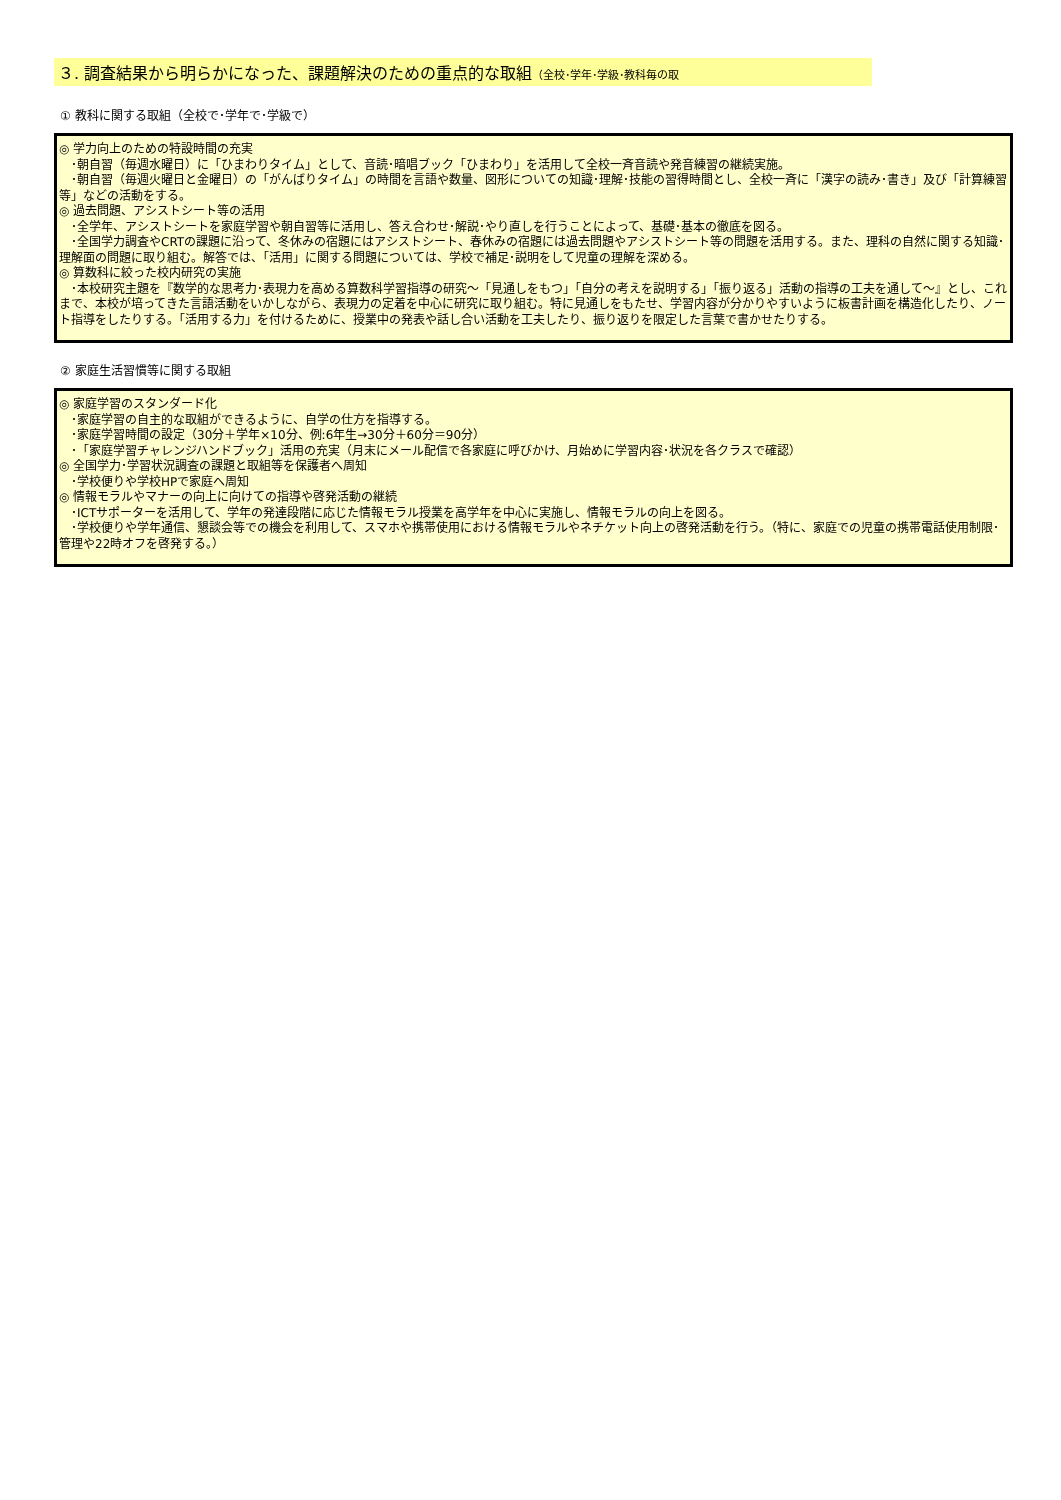３. 調査結果から明らかになった、課題解決のための重点的な取組（全校･学年･学級･教科毎の取
① 教科に関する取組（全校で･学年で･学級で）
◎ 学力向上のための特設時間の充実
　･朝自習（毎週水曜日）に「ひまわりタイム」として、音読･暗唱ブック「ひまわり」を活用して全校一斉音読や発音練習の継続実施。
　･朝自習（毎週火曜日と金曜日）の「がんばりタイム」の時間を言語や数量、図形についての知識･理解･技能の習得時間とし、全校一斉に「漢字の読み･書き」及び「計算練習等」などの活動をする。
◎ 過去問題、アシストシート等の活用
　･全学年、アシストシートを家庭学習や朝自習等に活用し、答え合わせ･解説･やり直しを行うことによって、基礎･基本の徹底を図る。
　･全国学力調査やCRTの課題に沿って、冬休みの宿題にはアシストシート、春休みの宿題には過去問題やアシストシート等の問題を活用する。また、理科の自然に関する知識･理解面の問題に取り組む。解答では、「活用」に関する問題については、学校で補足･説明をして児童の理解を深める。
◎ 算数科に絞った校内研究の実施
　･本校研究主題を『数学的な思考力･表現力を高める算数科学習指導の研究～「見通しをもつ」「自分の考えを説明する」「振り返る」活動の指導の工夫を通して～』とし、これまで、本校が培ってきた言語活動をいかしながら、表現力の定着を中心に研究に取り組む。特に見通しをもたせ、学習内容が分かりやすいように板書計画を構造化したり、ノート指導をしたりする。「活用する力」を付けるために、授業中の発表や話し合い活動を工夫したり、振り返りを限定した言葉で書かせたりする。
② 家庭生活習慣等に関する取組
◎ 家庭学習のスタンダード化
　･家庭学習の自主的な取組ができるように、自学の仕方を指導する。
　･家庭学習時間の設定（30分＋学年×10分、例:6年生→30分＋60分＝90分）
　･「家庭学習チャレンジハンドブック」活用の充実（月末にメール配信で各家庭に呼びかけ、月始めに学習内容･状況を各クラスで確認）
◎ 全国学力･学習状況調査の課題と取組等を保護者へ周知
　･学校便りや学校HPで家庭へ周知
◎ 情報モラルやマナーの向上に向けての指導や啓発活動の継続
　･ICTサポーターを活用して、学年の発達段階に応じた情報モラル授業を高学年を中心に実施し、情報モラルの向上を図る。
　･学校便りや学年通信、懇談会等での機会を利用して、スマホや携帯使用における情報モラルやネチケット向上の啓発活動を行う。（特に、家庭での児童の携帯電話使用制限･管理や22時オフを啓発する。）